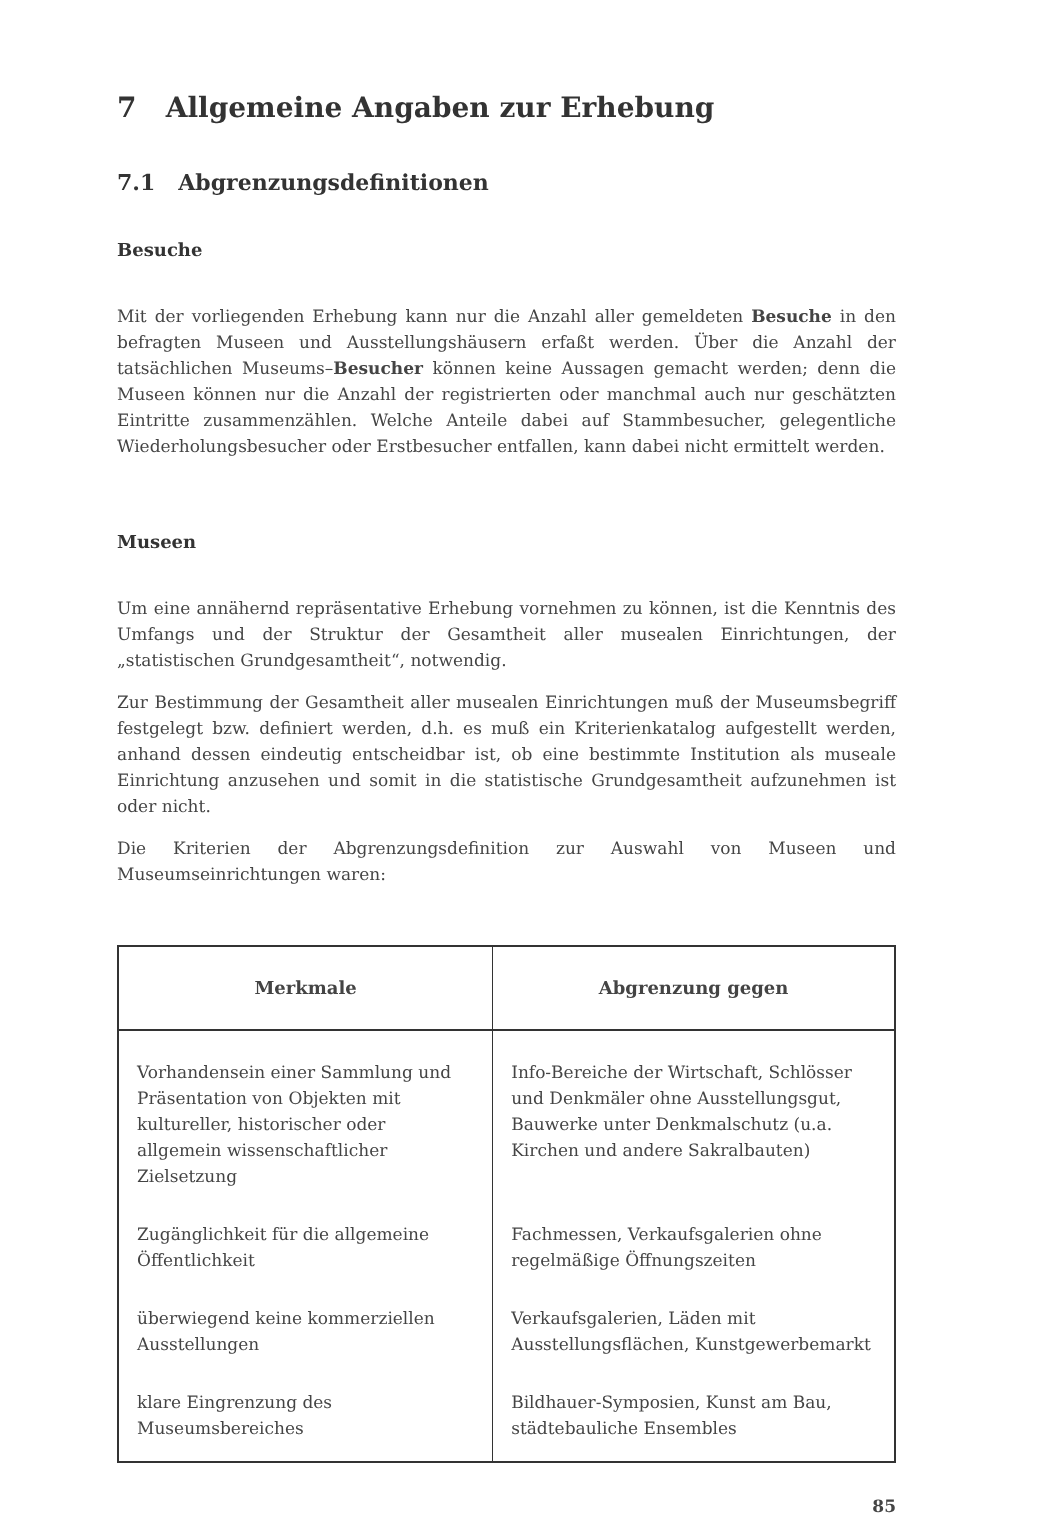7 Allgemeine Angaben zur Erhebung
7.1 Abgrenzungsdefinitionen
Besuche
Mit der vorliegenden Erhebung kann nur die Anzahl aller gemeldeten Besuche in den befragten Museen und Ausstellungshäusern erfaßt werden. Über die Anzahl der tatsächlichen Museums–Besucher können keine Aussagen gemacht werden; denn die Museen können nur die Anzahl der registrierten oder manchmal auch nur geschätzten Eintritte zusammenzählen. Welche Anteile dabei auf Stammbesucher, gelegentliche Wiederholungsbesucher oder Erstbesucher entfallen, kann dabei nicht ermittelt werden.
Museen
Um eine annähernd repräsentative Erhebung vornehmen zu können, ist die Kenntnis des Umfangs und der Struktur der Gesamtheit aller musealen Einrichtungen, der „statistischen Grundgesamtheit“, notwendig.
Zur Bestimmung der Gesamtheit aller musealen Einrichtungen muß der Museumsbegriff festgelegt bzw. definiert werden, d.h. es muß ein Kriterienkatalog aufgestellt werden, anhand dessen eindeutig entscheidbar ist, ob eine bestimmte Institution als museale Einrichtung anzusehen und somit in die statistische Grundgesamtheit aufzunehmen ist oder nicht.
Die Kriterien der Abgrenzungsdefinition zur Auswahl von Museen und Museumseinrichtungen waren:
| Merkmale | Abgrenzung gegen |
| --- | --- |
| Vorhandensein einer Sammlung und Präsentation von Objekten mit kultureller, historischer oder allgemein wissenschaftlicher Zielsetzung | Info-Bereiche der Wirtschaft, Schlösser und Denkmäler ohne Ausstellungsgut, Bauwerke unter Denkmalschutz (u.a. Kirchen und andere Sakralbauten) |
| Zugänglichkeit für die allgemeine Öffentlichkeit | Fachmessen, Verkaufsgalerien ohne regelmäßige Öffnungszeiten |
| überwiegend keine kommerziellen Ausstellungen | Verkaufsgalerien, Läden mit Ausstellungsflächen, Kunstgewerbemarkt |
| klare Eingrenzung des Museumsbereiches | Bildhauer-Symposien, Kunst am Bau, städtebauliche Ensembles |
85